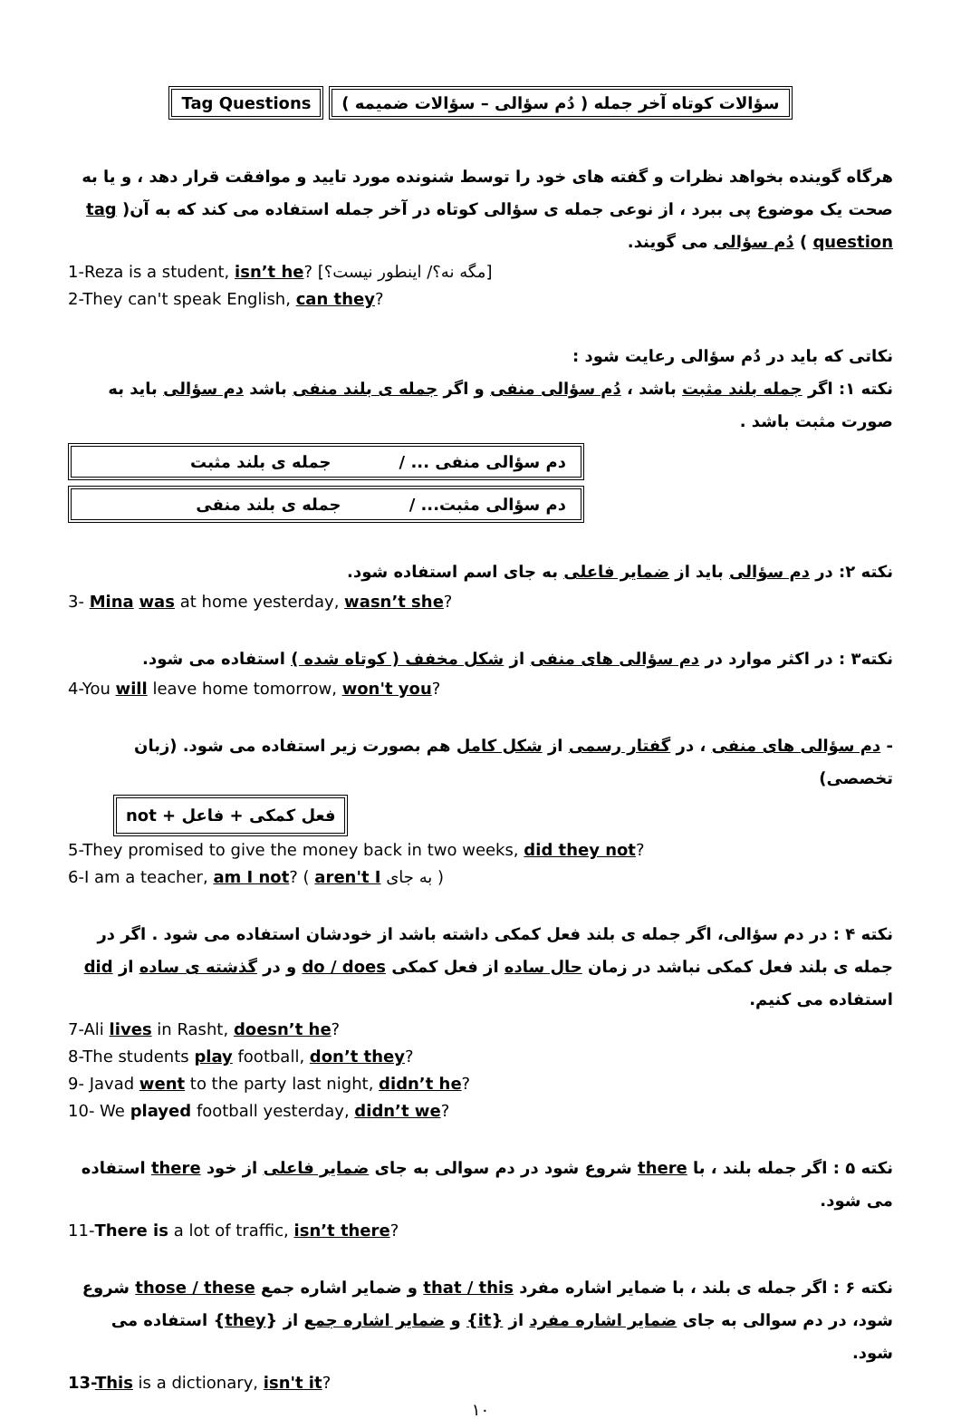Tag Questions سؤالات کوتاه آخر جمله ( دُم سؤالی – سؤالات ضمیمه )
هرگاه گوینده بخواهد نظرات و گفته های خود را توسط شنونده مورد تایید و موافقت قرار دهد ، و یا به صحت یک موضوع پی ببرد ، از نوعی جمله ی سؤالی کوتاه در آخر جمله استفاده می کند که به آن( tag question ) دُم سؤالی می گویند.
1-Reza is a student, isn’t he? [مگه نه؟/ اینطور نیست؟]
2-They can't speak English, can they?
نکاتی که باید در دُم سؤالی رعایت شود :
نکته ۱: اگر جمله بلند مثبت باشد ، دُم سؤالی منفی و اگر جمله ی بلند منفی باشد دم سؤالی باید به صورت مثبت باشد .
دم سؤالی منفی ... / جمله ی بلند مثبت
دم سؤالی مثبت... / جمله ی بلند منفی
نکته ۲: در دم سؤالی باید از ضمایر فاعلی به جای اسم استفاده شود.
3- Mina was at home yesterday, wasn’t she?
نکته۳ : در اکثر موارد در دم سؤالی های منفی از شکل مخفف ( کوتاه شده ) استفاده می شود.
4-You will leave home tomorrow, won't you?
- دم سؤالی های منفی ، در گفتار رسمی از شکل کامل هم بصورت زیر استفاده می شود. (زبان تخصصی)
فعل کمکی + فاعل + not
5-They promised to give the money back in two weeks, did they not?
6-I am a teacher, am I not? ( aren't I به جای )
نکته ۴ : در دم سؤالی، اگر جمله ی بلند فعل کمکی داشته باشد از خودشان استفاده می شود . اگر در جمله ی بلند فعل کمکی نباشد در زمان حال ساده از فعل کمکی do / does و در گذشته ی ساده از did استفاده می کنیم.
7-Ali lives in Rasht, doesn’t he?
8-The students play football, don’t they?
9- Javad went to the party last night, didn’t he?
10- We played football yesterday, didn’t we?
نکته ۵ : اگر جمله بلند ، با there شروع شود در دم سوالی به جای ضمایر فاعلی از خود there استفاده می شود.
11-There is a lot of traffic, isn’t there?
نکته ۶ : اگر جمله ی بلند ، با ضمایر اشاره مفرد that / this و ضمایر اشاره جمع those / these شروع شود، در دم سوالی به جای ضمایر اشاره مفرد از {it} و ضمایر اشاره جمع از {they} استفاده می شود.
13-This is a dictionary, isn't it?
۱۰